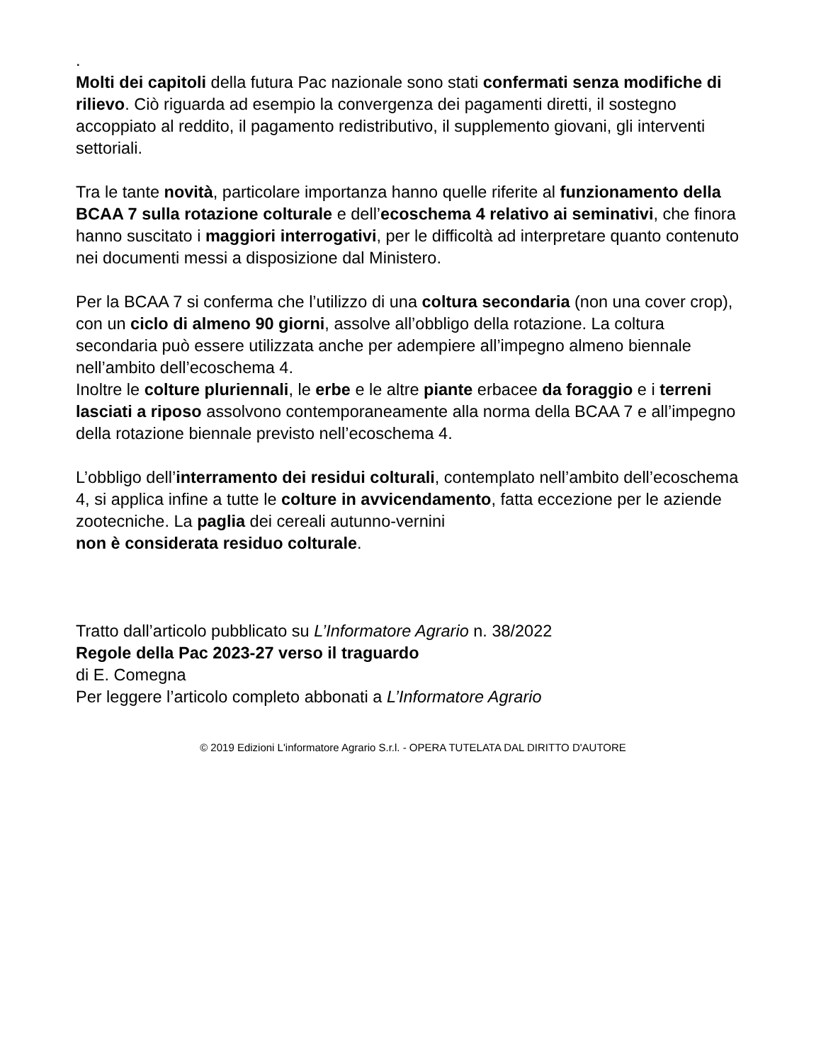.
Molti dei capitoli della futura Pac nazionale sono stati confermati senza modifiche di rilievo. Ciò riguarda ad esempio la convergenza dei pagamenti diretti, il sostegno accoppiato al reddito, il pagamento redistributivo, il supplemento giovani, gli interventi settoriali.
Tra le tante novità, particolare importanza hanno quelle riferite al funzionamento della BCAA 7 sulla rotazione colturale e dell’ecoschema 4 relativo ai seminativi, che finora hanno suscitato i maggiori interrogativi, per le difficoltà ad interpretare quanto contenuto nei documenti messi a disposizione dal Ministero.
Per la BCAA 7 si conferma che l’utilizzo di una coltura secondaria (non una cover crop), con un ciclo di almeno 90 giorni, assolve all’obbligo della rotazione. La coltura secondaria può essere utilizzata anche per adempiere all’impegno almeno biennale nell’ambito dell’ecoschema 4.
Inoltre le colture pluriennali, le erbe e le altre piante erbacee da foraggio e i terreni lasciati a riposo assolvono contemporaneamente alla norma della BCAA 7 e all’impegno della rotazione biennale previsto nell’ecoschema 4.
L’obbligo dell’interramento dei residui colturali, contemplato nell’ambito dell’ecoschema 4, si applica infine a tutte le colture in avvicendamento, fatta eccezione per le aziende zootecniche. La paglia dei cereali autunno-vernini
non è considerata residuo colturale.
Tratto dall’articolo pubblicato su L’Informatore Agrario n. 38/2022
Regole della Pac 2023-27 verso il traguardo
di E. Comegna
Per leggere l’articolo completo abbonati a L’Informatore Agrario
© 2019 Edizioni L'informatore Agrario S.r.l. - OPERA TUTELATA DAL DIRITTO D'AUTORE